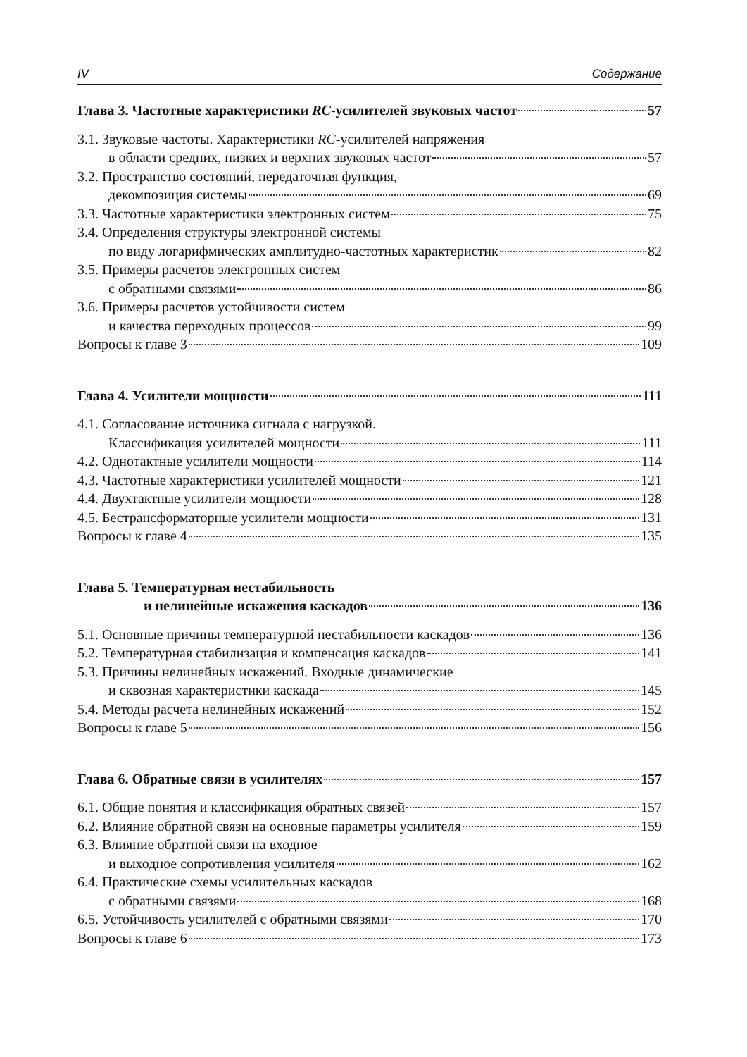IV Содержание
Глава 3. Частотные характеристики RC-усилителей звуковых частот 57
3.1. Звуковые частоты. Характеристики RC-усилителей напряжения
в области средних, низких и верхних звуковых частот 57
3.2. Пространство состояний, передаточная функция,
декомпозиция системы 69
3.3. Частотные характеристики электронных систем 75
3.4. Определения структуры электронной системы
по виду логарифмических амплитудно-частотных характеристик 82
3.5. Примеры расчетов электронных систем
с обратными связями 86
3.6. Примеры расчетов устойчивости систем
и качества переходных процессов 99
Вопросы к главе 3 109
Глава 4. Усилители мощности 111
4.1. Согласование источника сигнала с нагрузкой.
Классификация усилителей мощности 111
4.2. Однотактные усилители мощности 114
4.3. Частотные характеристики усилителей мощности 121
4.4. Двухтактные усилители мощности 128
4.5. Бестрансформаторные усилители мощности 131
Вопросы к главе 4 135
Глава 5. Температурная нестабильность
и нелинейные искажения каскадов 136
5.1. Основные причины температурной нестабильности каскадов 136
5.2. Температурная стабилизация и компенсация каскадов 141
5.3. Причины нелинейных искажений. Входные динамические
и сквозная характеристики каскада 145
5.4. Методы расчета нелинейных искажений 152
Вопросы к главе 5 156
Глава 6. Обратные связи в усилителях 157
6.1. Общие понятия и классификация обратных связей 157
6.2. Влияние обратной связи на основные параметры усилителя 159
6.3. Влияние обратной связи на входное
и выходное сопротивления усилителя 162
6.4. Практические схемы усилительных каскадов
с обратными связями 168
6.5. Устойчивость усилителей с обратными связями 170
Вопросы к главе 6 173